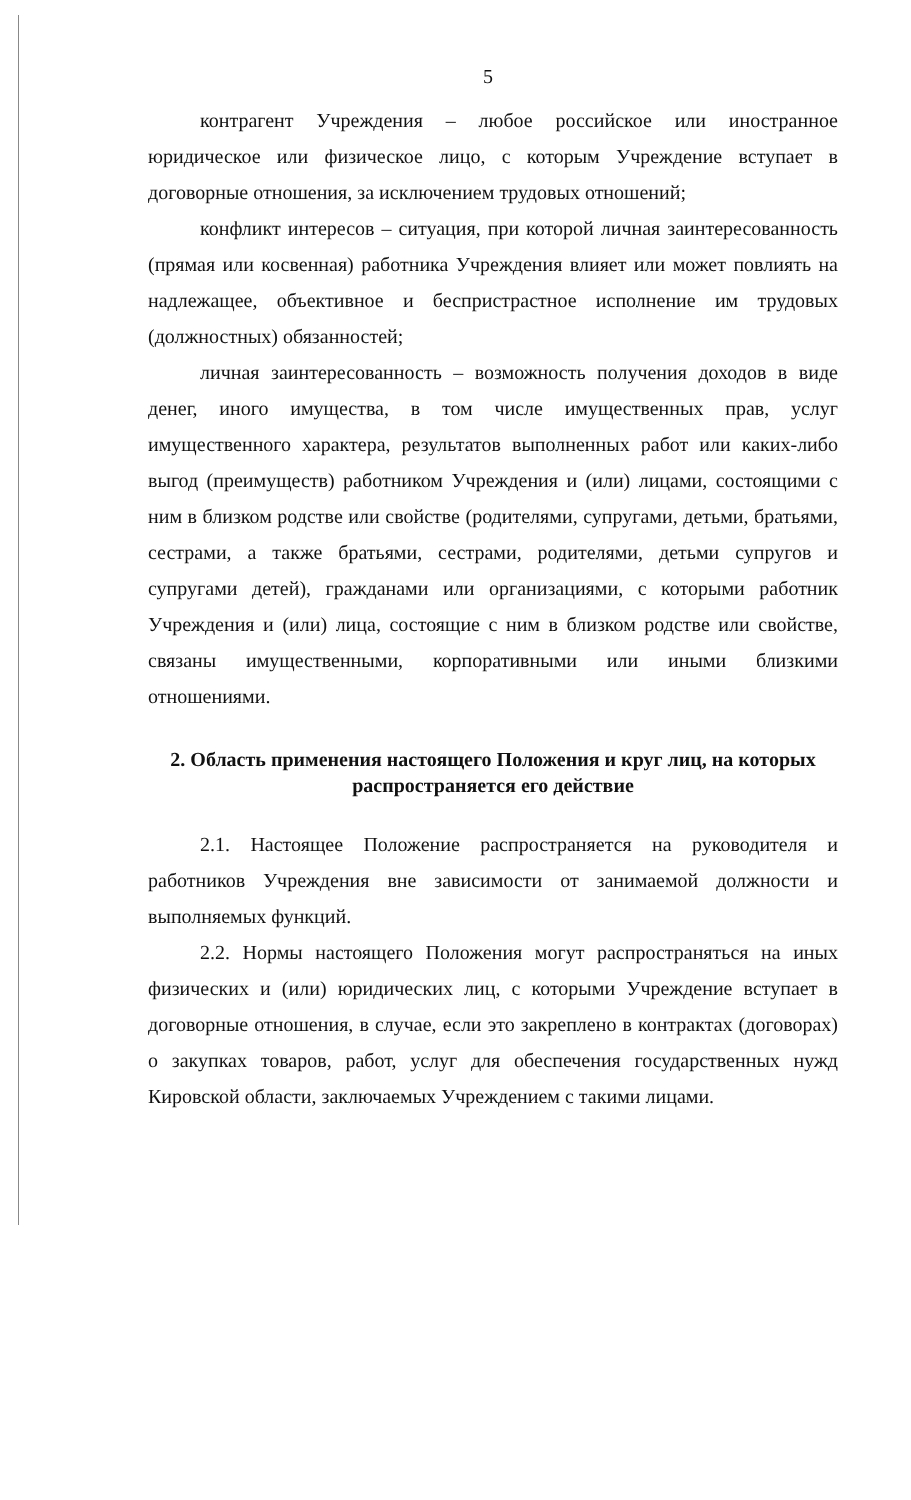5
контрагент Учреждения – любое российское или иностранное юридическое или физическое лицо, с которым Учреждение вступает в договорные отношения, за исключением трудовых отношений;
конфликт интересов – ситуация, при которой личная заинтересованность (прямая или косвенная) работника Учреждения влияет или может повлиять на надлежащее, объективное и беспристрастное исполнение им трудовых (должностных) обязанностей;
личная заинтересованность – возможность получения доходов в виде денег, иного имущества, в том числе имущественных прав, услуг имущественного характера, результатов выполненных работ или каких-либо выгод (преимуществ) работником Учреждения и (или) лицами, состоящими с ним в близком родстве или свойстве (родителями, супругами, детьми, братьями, сестрами, а также братьями, сестрами, родителями, детьми супругов и супругами детей), гражданами или организациями, с которыми работник Учреждения и (или) лица, состоящие с ним в близком родстве или свойстве, связаны имущественными, корпоративными или иными близкими отношениями.
2. Область применения настоящего Положения и круг лиц, на которых распространяется его действие
2.1. Настоящее Положение распространяется на руководителя и работников Учреждения вне зависимости от занимаемой должности и выполняемых функций.
2.2. Нормы настоящего Положения могут распространяться на иных физических и (или) юридических лиц, с которыми Учреждение вступает в договорные отношения, в случае, если это закреплено в контрактах (договорах) о закупках товаров, работ, услуг для обеспечения государственных нужд Кировской области, заключаемых Учреждением с такими лицами.